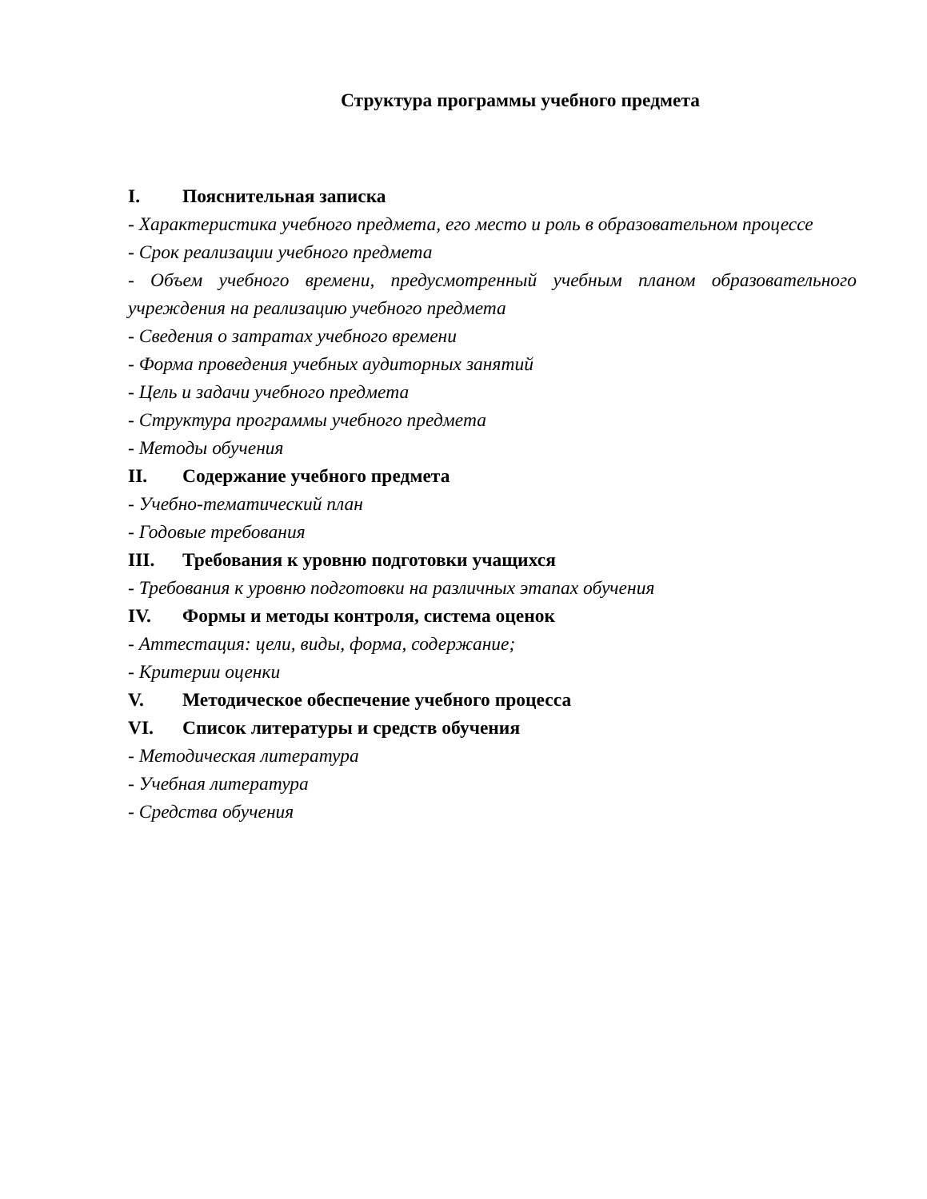Структура программы учебного предмета
I. Пояснительная записка
- Характеристика учебного предмета, его место и роль в образовательном процессе
- Срок реализации учебного предмета
- Объем учебного времени, предусмотренный учебным планом образовательного учреждения на реализацию учебного предмета
- Сведения о затратах учебного времени
- Форма проведения учебных аудиторных занятий
- Цель и задачи учебного предмета
- Структура программы учебного предмета
- Методы обучения
II. Содержание учебного предмета
- Учебно-тематический план
- Годовые требования
III. Требования к уровню подготовки учащихся
- Требования к уровню подготовки на различных этапах обучения
IV. Формы и методы контроля, система оценок
- Аттестация: цели, виды, форма, содержание;
- Критерии оценки
V. Методическое обеспечение учебного процесса
VI. Список литературы и средств обучения
- Методическая литература
- Учебная литература
- Средства обучения